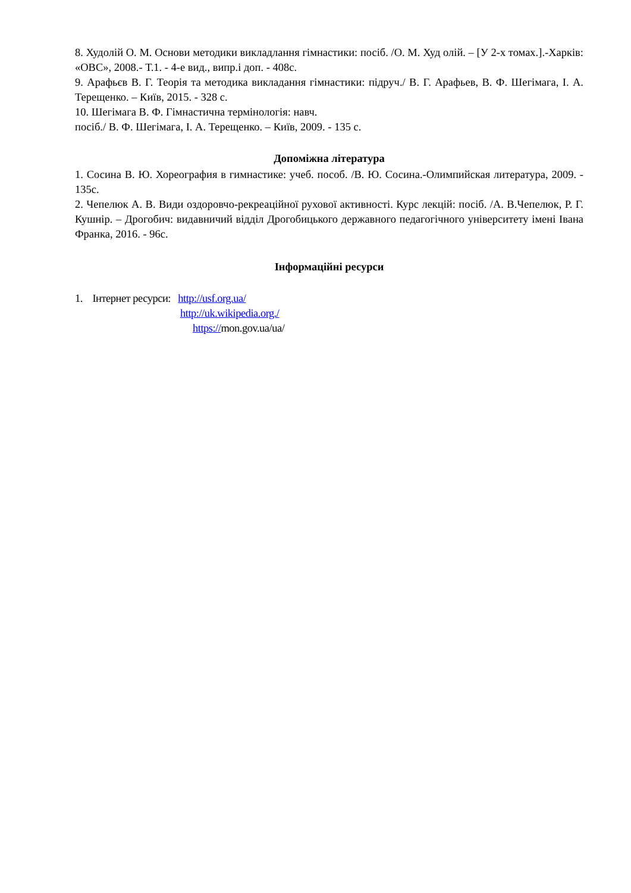8. Худолій О. М. Основи методики викладлання гімнастики: посіб. /О. М. Худ олій. – [У 2-х томах.].-Харків: «ОВС», 2008.- Т.1. - 4-е вид., випр.і доп. - 408с.
9. Арафьєв В. Г. Теорія та методика викладання гімнастики: підруч./ В. Г. Арафьев, В. Ф. Шегімага, І. А. Терещенко. – Київ, 2015. - 328 с.
10. Шегімага В. Ф. Гімнастична термінологія: навч.
посіб./ В. Ф. Шегімага, І. А. Терещенко. – Київ, 2009. - 135 с.
Допоміжна література
1. Сосина В. Ю. Хореография в гимнастике: учеб. пособ. /В. Ю. Сосина.-Олимпийская литература, 2009. - 135с.
2. Чепелюк А. В. Види оздоровчо-рекреаційної рухової активності. Курс лекцій: посіб. /А. В.Чепелюк, Р. Г. Кушнір. – Дрогобич: видавничий відділ Дрогобицького державного педагогічного університету імені Івана Франка, 2016. - 96с.
Інформаційні ресурси
1. Інтернет ресурси: http://usf.org.ua/
http://uk.wikipedia.org./
https://mon.gov.ua/ua/